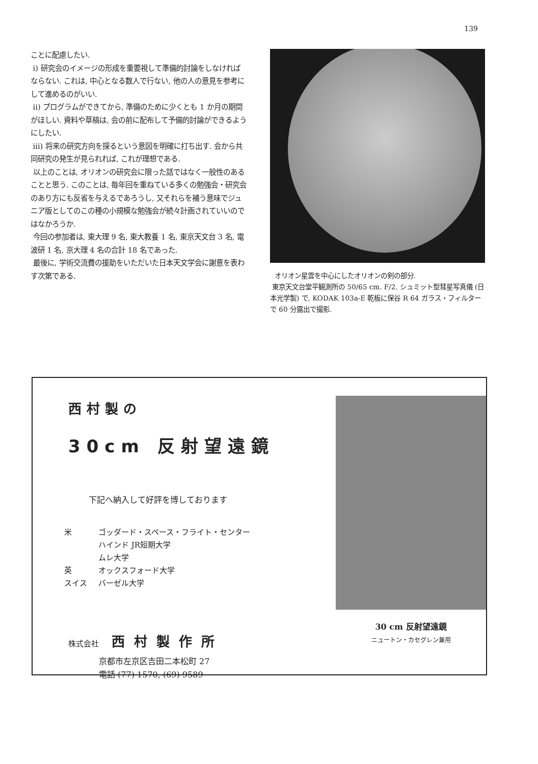139
ことに配慮したい.
i) 研究会のイメージの形成を重要視して準備的討論をしなければならない. これは, 中心となる数人で行ない, 他の人の意見を参考にして進めるのがいい.
ii) プログラムができてから, 準備のために少くとも 1 か月の期間がほしい. 資料や草稿は, 会の前に配布して予備的討論ができるようにしたい.
iii) 将来の研究方向を探るという意図を明確に打ち出す. 会から共同研究の発生が見られれば, これが理想である.
以上のことは, オリオンの研究会に限った話ではなく一般性のあることと思う. このことは, 毎年回を重ねている多くの勉強会・研究会のあり方にも反省を与えるであろうし, 又それらを補う意味でジュニア版としてのこの種の小規模な勉強会が続々計画されていいのではなかろうか.
今回の参加者は, 東大理 9 名, 東大教養 1 名, 東京天文台 3 名, 電波研 1 名, 京大理 4 名の合計 18 名であった.
最後に, 学術交流費の援助をいただいた日本天文学会に謝意を表わす次第である.
オリオン星雲を中心にしたオリオンの剣の部分.
東京天文台堂平観測所の 50/65 cm. F/2. シュミット型彗星写真儀 (日本光学製) で, KODAK 103a-E 乾板に保谷 R 64 ガラス・フィルターで 60 分露出で撮影.
西村製の
30cm 反射望遠鏡
下記へ納入して好評を博しております
| 米 | ゴッダード・スペース・フライト・センター |
| | ハインド JR短期大学 |
| | ムレ大学 |
| 英 | オックスフォード大学 |
| スイス | バーゼル大学 |
株式会社 西村製作所
京都市左京区吉田二本松町 27
電話 (77) 1570, (69) 9589
30 cm 反射望遠鏡
ニュートン・カセグレン兼用